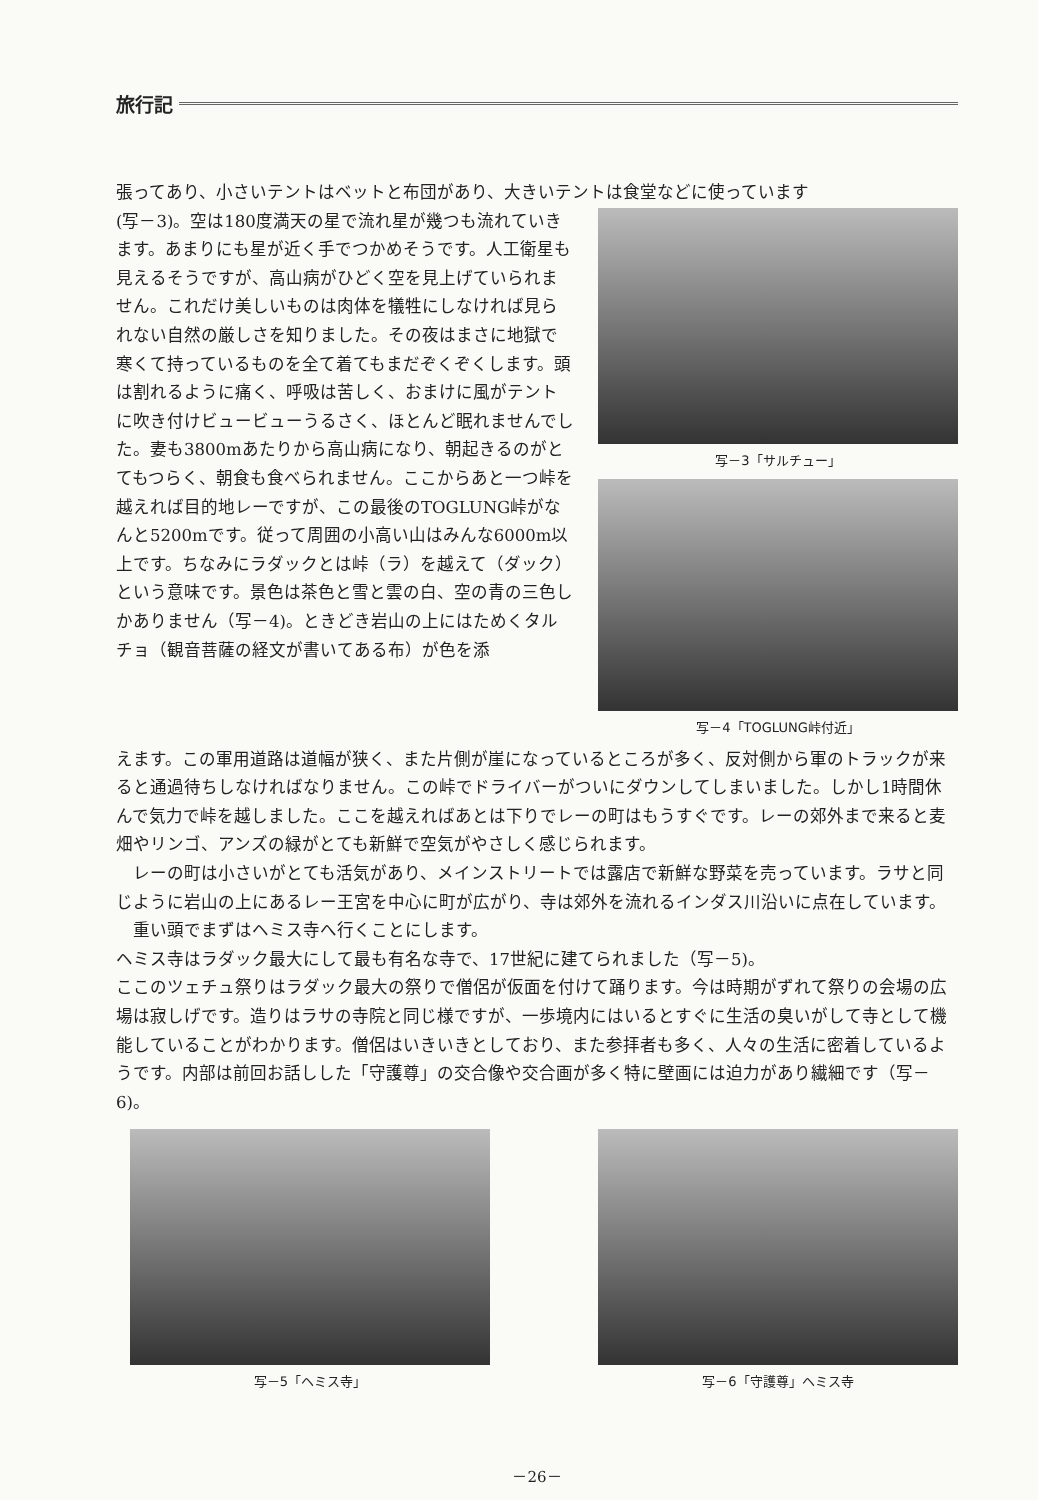旅行記
張ってあり、小さいテントはベットと布団があり、大きいテントは食堂などに使っています
(写－3)。空は180度満天の星で流れ星が幾つも流れていきます。あまりにも星が近く手でつかめそうです。人工衛星も見えるそうですが、高山病がひどく空を見上げていられません。これだけ美しいものは肉体を犠牲にしなければ見られない自然の厳しさを知りました。その夜はまさに地獄で寒くて持っているものを全て着てもまだぞくぞくします。頭は割れるように痛く、呼吸は苦しく、おまけに風がテントに吹き付けビュービューうるさく、ほとんど眠れませんでした。妻も3800mあたりから高山病になり、朝起きるのがとてもつらく、朝食も食べられません。ここからあと一つ峠を越えれば目的地レーですが、この最後のTOGLUNG峠がなんと5200mです。従って周囲の小高い山はみんな6000m以上です。ちなみにラダックとは峠（ラ）を越えて（ダック）という意味です。景色は茶色と雪と雲の白、空の青の三色しかありません（写－4)。ときどき岩山の上にはためくタルチョ（観音菩薩の経文が書いてある布）が色を添
写－3「サルチュー」
写－4「TOGLUNG峠付近」
えます。この軍用道路は道幅が狭く、また片側が崖になっているところが多く、反対側から軍のトラックが来ると通過待ちしなければなりません。この峠でドライバーがついにダウンしてしまいました。しかし1時間休んで気力で峠を越しました。ここを越えればあとは下りでレーの町はもうすぐです。レーの郊外まで来ると麦畑やリンゴ、アンズの緑がとても新鮮で空気がやさしく感じられます。
　レーの町は小さいがとても活気があり、メインストリートでは露店で新鮮な野菜を売っています。ラサと同じように岩山の上にあるレー王宮を中心に町が広がり、寺は郊外を流れるインダス川沿いに点在しています。
　重い頭でまずはヘミス寺へ行くことにします。
ヘミス寺はラダック最大にして最も有名な寺で、17世紀に建てられました（写－5)。
ここのツェチュ祭りはラダック最大の祭りで僧侶が仮面を付けて踊ります。今は時期がずれて祭りの会場の広場は寂しげです。造りはラサの寺院と同じ様ですが、一歩境内にはいるとすぐに生活の臭いがして寺として機能していることがわかります。僧侶はいきいきとしており、また参拝者も多く、人々の生活に密着しているようです。内部は前回お話しした「守護尊」の交合像や交合画が多く特に壁画には迫力があり繊細です（写－6)。
写－5「ヘミス寺」 写－6「守護尊」ヘミス寺
－26－